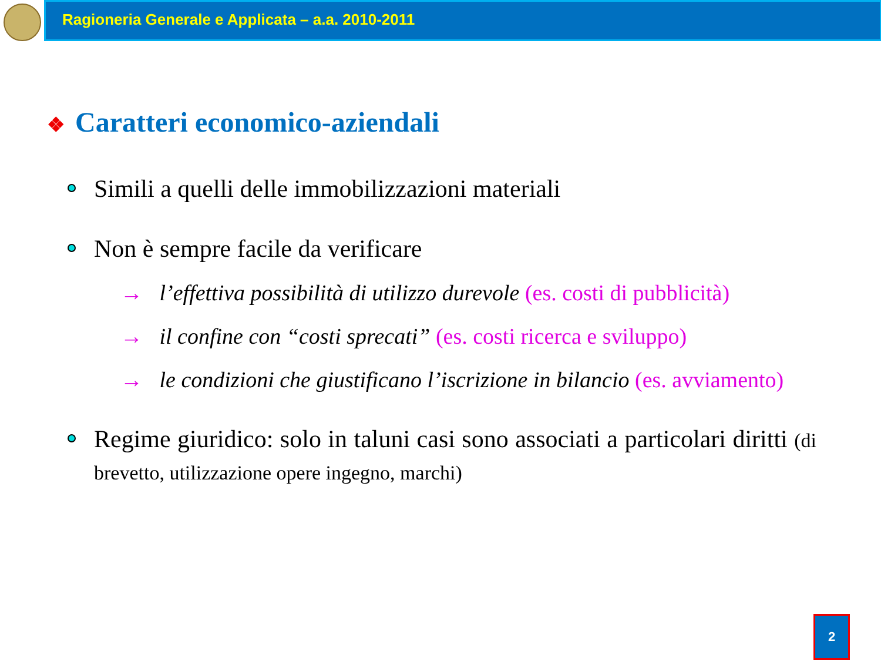Ragioneria Generale e Applicata – a.a. 2010-2011
❖ Caratteri economico-aziendali
Simili a quelli delle immobilizzazioni materiali
Non è sempre facile da verificare
→ l’effettiva possibilità di utilizzo durevole (es. costi di pubblicità)
→ il confine con “costi sprecati” (es. costi ricerca e sviluppo)
→ le condizioni che giustificano l’iscrizione in bilancio (es. avviamento)
Regime giuridico: solo in taluni casi sono associati a particolari diritti (di brevetto, utilizzazione opere ingegno, marchi)
2